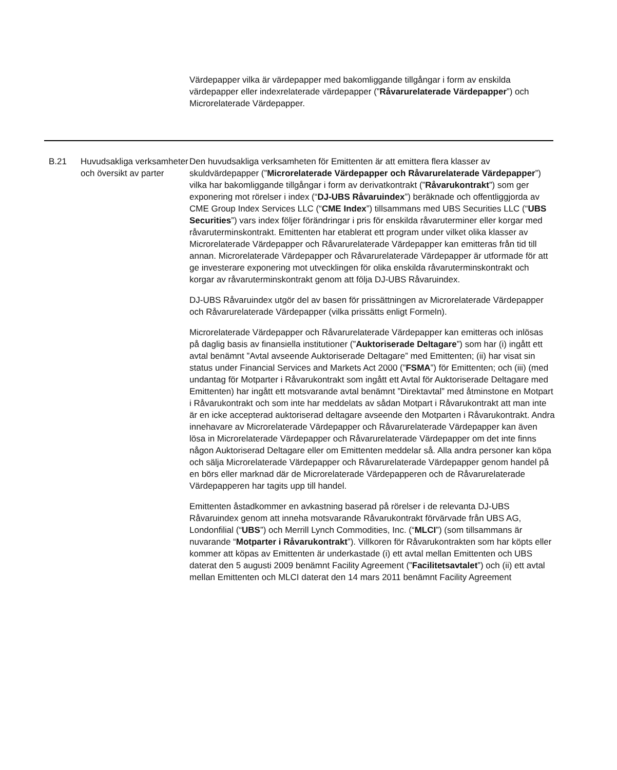Värdepapper vilka är värdepapper med bakomliggande tillgångar i form av enskilda värdepapper eller indexrelaterade värdepapper (”Råvarurelaterade Värdepapper”) och Microrelaterade Värdepapper.
| B.21 | Huvudsakliga verksamheter och översikt av parter | Den huvudsakliga verksamheten för Emittenten är att emittera flera klasser av skuldvärdepapper (” Microrelaterade Värdepapper och Råvarurelaterade Värdepapper ”) vilka har bakomliggande tillgångar i form av derivatkontrakt (” Råvarukontrakt ”) som ger exponering mot rörelser i index (“ DJ-UBS Råvaruindex ”) beräknade och offentliggjorda av CME Group Index Services LLC (“ CME Index ”) tillsammans med UBS Securities LLC (“ UBS Securities ”) vars index följer förändringar i pris för enskilda råvaruterminer eller korgar med råvaruterminskontrakt. Emittenten har etablerat ett program under vilket olika klasser av Microrelaterade Värdepapper och Råvarurelaterade Värdepapper kan emitteras från tid till annan. Microrelaterade Värdepapper och Råvarurelaterade Värdepapper är utformade för att ge investerare exponering mot utvecklingen för olika enskilda råvaruterminskontrakt och korgar av råvaruterminskontrakt genom att följa DJ-UBS Råvaruindex. DJ-UBS Råvaruindex utgör del av basen för prissättningen av Microrelaterade Värdepapper och Råvarurelaterade Värdepapper (vilka prissätts enligt Formeln). Microrelaterade Värdepapper och Råvarurelaterade Värdepapper kan emitteras och inlösas på daglig basis av finansiella institutioner (” Auktoriserade Deltagare ”) som har (i) ingått ett avtal benämnt ”Avtal avseende Auktoriserade Deltagare” med Emittenten; (ii) har visat sin status under Financial Services and Markets Act 2000 (” FSMA ”) för Emittenten; och (iii) (med undantag för Motparter i Råvarukontrakt som ingått ett Avtal för Auktoriserade Deltagare med Emittenten) har ingått ett motsvarande avtal benämnt ”Direktavtal” med åtminstone en Motpart i Råvarukontrakt och som inte har meddelats av sådan Motpart i Råvarukontrakt att man inte är en icke accepterad auktoriserad deltagare avseende den Motparten i Råvarukontrakt. Andra innehavare av Microrelaterade Värdepapper och Råvarurelaterade Värdepapper kan även lösa in Microrelaterade Värdepapper och Råvarurelaterade Värdepapper om det inte finns någon Auktoriserad Deltagare eller om Emittenten meddelar så. Alla andra personer kan köpa och sälja Microrelaterade Värdepapper och Råvarurelaterade Värdepapper genom handel på en börs eller marknad där de Microrelaterade Värdepapperen och de Råvarurelaterade Värdepapperen har tagits upp till handel. Emittenten åstadkommer en avkastning baserad på rörelser i de relevanta DJ-UBS Råvaruindex genom att inneha motsvarande Råvarukontrakt förvärvade från UBS AG, Londonfilial (“ UBS ”) och Merrill Lynch Commodities, Inc. (“ MLCI ”) (som tillsammans är nuvarande “ Motparter i Råvarukontrakt ”). Villkoren för Råvarukontrakten som har köpts eller kommer att köpas av Emittenten är underkastade (i) ett avtal mellan Emittenten och UBS daterat den 5 augusti 2009 benämnt Facility Agreement (” Facilitetsavtalet ”) och (ii) ett avtal mellan Emittenten och MLCI daterat den 14 mars 2011 benämnt Facility Agreement |